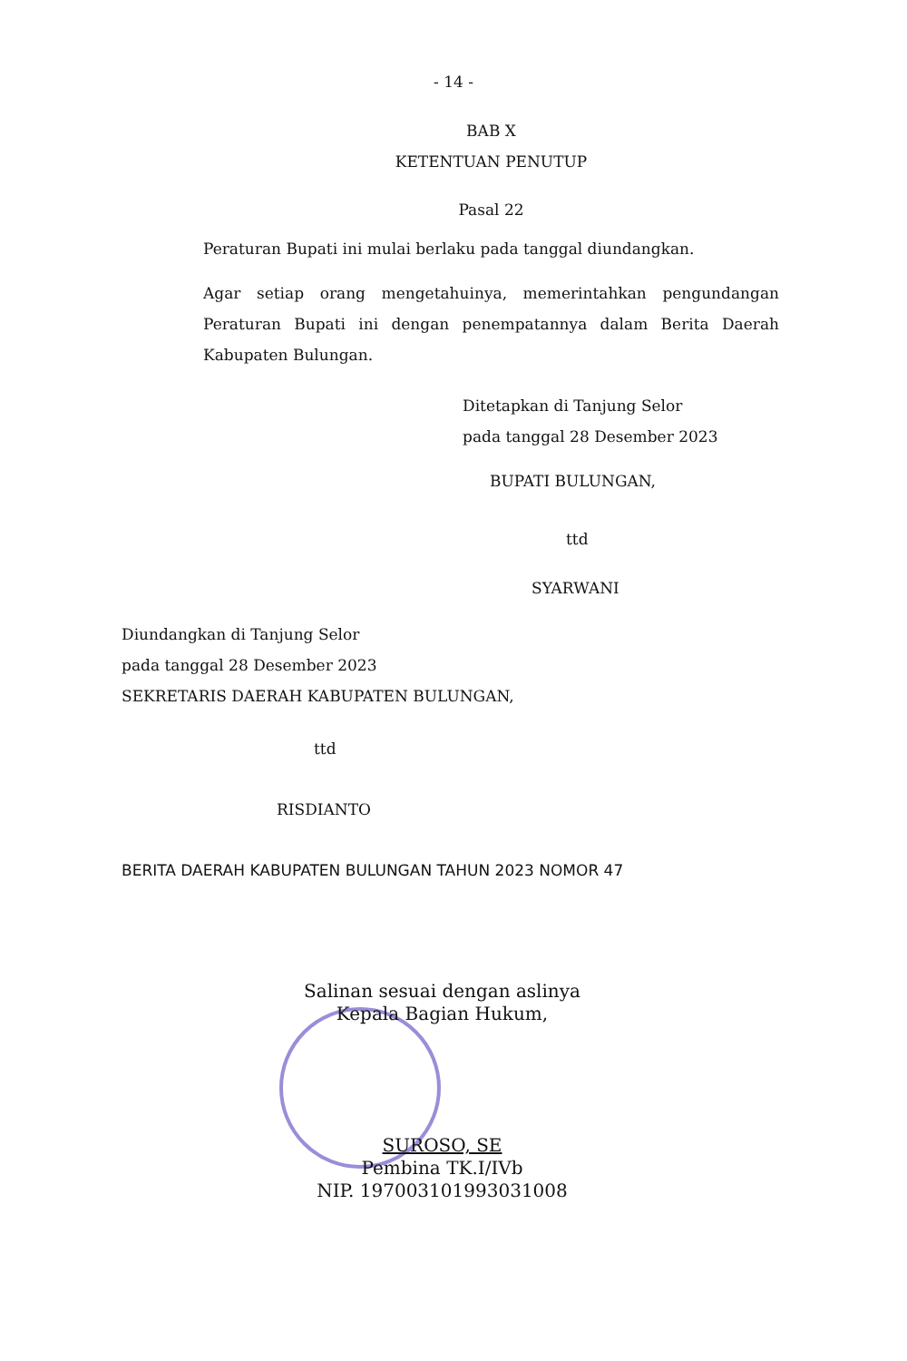- 14 -
BAB X
KETENTUAN PENUTUP
Pasal 22
Peraturan Bupati ini mulai berlaku pada tanggal diundangkan.
Agar setiap orang mengetahuinya, memerintahkan pengundangan Peraturan Bupati ini dengan penempatannya dalam Berita Daerah Kabupaten Bulungan.
Ditetapkan di Tanjung Selor
pada tanggal 28 Desember 2023
BUPATI BULUNGAN,
ttd
SYARWANI
Diundangkan di Tanjung Selor
pada tanggal 28 Desember 2023
SEKRETARIS DAERAH KABUPATEN BULUNGAN,
ttd
RISDIANTO
BERITA DAERAH KABUPATEN BULUNGAN TAHUN 2023 NOMOR 47
Salinan sesuai dengan aslinya
Kepala Bagian Hukum,
SUROSO, SE
Pembina TK.I/IVb
NIP. 197003101993031008